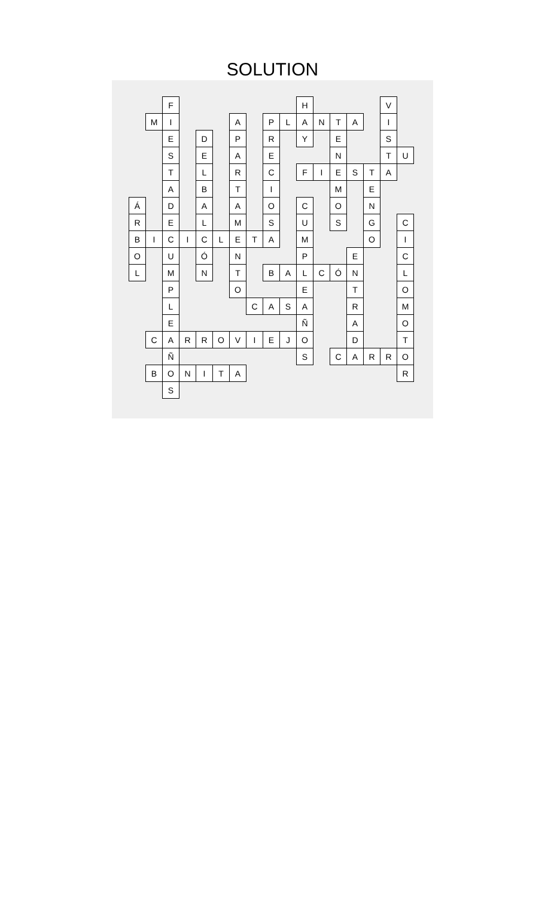SOLUTION
| | | F | | | | | | | | H | | | | | V | |
| | M | I | | | | A | | P | L | A | N | T | A | | I | |
| | | E | | D | | P | | R | | Y | | E | | | S | |
| | | S | | E | | A | | E | | | | N | | | T | U |
| | | T | | L | | R | | C | | F | I | E | S | T | A | |
| | | A | | B | | T | | I | | | | M | | E | | |
| Á | | D | | A | | A | | O | | C | | O | | N | | |
| R | | E | | L | | M | | S | | U | | S | | G | | C |
| B | I | C | I | C | L | E | T | A | | M | | | | O | | I |
| O | | U | | Ó | | N | | | | P | | | E | | | C |
| L | | M | | N | | T | | B | A | L | C | Ó | N | | | L |
| | | P | | | | O | | | | E | | | T | | | O |
| | | L | | | | | C | A | S | A | | | R | | | M |
| | | E | | | | | | | | Ñ | | | A | | | O |
| | C | A | R | R | O | V | I | E | J | O | | | D | | | T |
| | | Ñ | | | | | | | | S | | C | A | R | R | O |
| | B | O | N | I | T | A | | | | | | | | | | R |
| | | S | | | | | | | | | | | | | | |